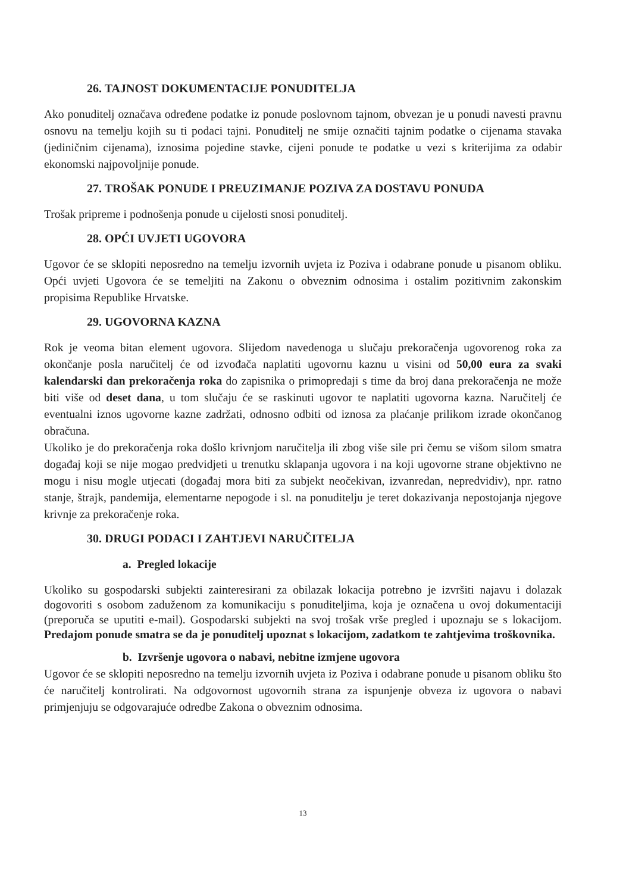26. TAJNOST DOKUMENTACIJE PONUDITELJA
Ako ponuditelj označava određene podatke iz ponude poslovnom tajnom, obvezan je u ponudi navesti pravnu osnovu na temelju kojih su ti podaci tajni. Ponuditelj ne smije označiti tajnim podatke o cijenama stavaka (jediničnim cijenama), iznosima pojedine stavke, cijeni ponude te podatke u vezi s kriterijima za odabir ekonomski najpovoljnije ponude.
27. TROŠAK PONUDE I PREUZIMANJE POZIVA ZA DOSTAVU PONUDA
Trošak pripreme i podnošenja ponude u cijelosti snosi ponuditelj.
28. OPĆI UVJETI UGOVORA
Ugovor će se sklopiti neposredno na temelju izvornih uvjeta iz Poziva i odabrane ponude u pisanom obliku. Opći uvjeti Ugovora će se temeljiti na Zakonu o obveznim odnosima i ostalim pozitivnim zakonskim propisima Republike Hrvatske.
29. UGOVORNA KAZNA
Rok je veoma bitan element ugovora. Slijedom navedenoga u slučaju prekoračenja ugovorenog roka za okončanje posla naručitelj će od izvođača naplatiti ugovornu kaznu u visini od 50,00 eura za svaki kalendarski dan prekoračenja roka do zapisnika o primopredaji s time da broj dana prekoračenja ne može biti više od deset dana, u tom slučaju će se raskinuti ugovor te naplatiti ugovorna kazna. Naručitelj će eventualni iznos ugovorne kazne zadržati, odnosno odbiti od iznosa za plaćanje prilikom izrade okončanog obračuna.
Ukoliko je do prekoračenja roka došlo krivnjom naručitelja ili zbog više sile pri čemu se višom silom smatra događaj koji se nije mogao predvidjeti u trenutku sklapanja ugovora i na koji ugovorne strane objektivno ne mogu i nisu mogle utjecati (događaj mora biti za subjekt neočekivan, izvanredan, nepredvidiv), npr. ratno stanje, štrajk, pandemija, elementarne nepogode i sl. na ponuditelju je teret dokazivanja nepostojanja njegove krivnje za prekoračenje roka.
30. DRUGI PODACI I ZAHTJEVI NARUČITELJA
a. Pregled lokacije
Ukoliko su gospodarski subjekti zainteresirani za obilazak lokacija potrebno je izvršiti najavu i dolazak dogovoriti s osobom zaduženom za komunikaciju s ponuditeljima, koja je označena u ovoj dokumentaciji (preporuča se uputiti e-mail). Gospodarski subjekti na svoj trošak vrše pregled i upoznaju se s lokacijom. Predajom ponude smatra se da je ponuditelj upoznat s lokacijom, zadatkom te zahtjevima troškovnika.
b. Izvršenje ugovora o nabavi, nebitne izmjene ugovora
Ugovor će se sklopiti neposredno na temelju izvornih uvjeta iz Poziva i odabrane ponude u pisanom obliku što će naručitelj kontrolirati. Na odgovornost ugovornih strana za ispunjenje obveza iz ugovora o nabavi primjenjuju se odgovarajuće odredbe Zakona o obveznim odnosima.
13